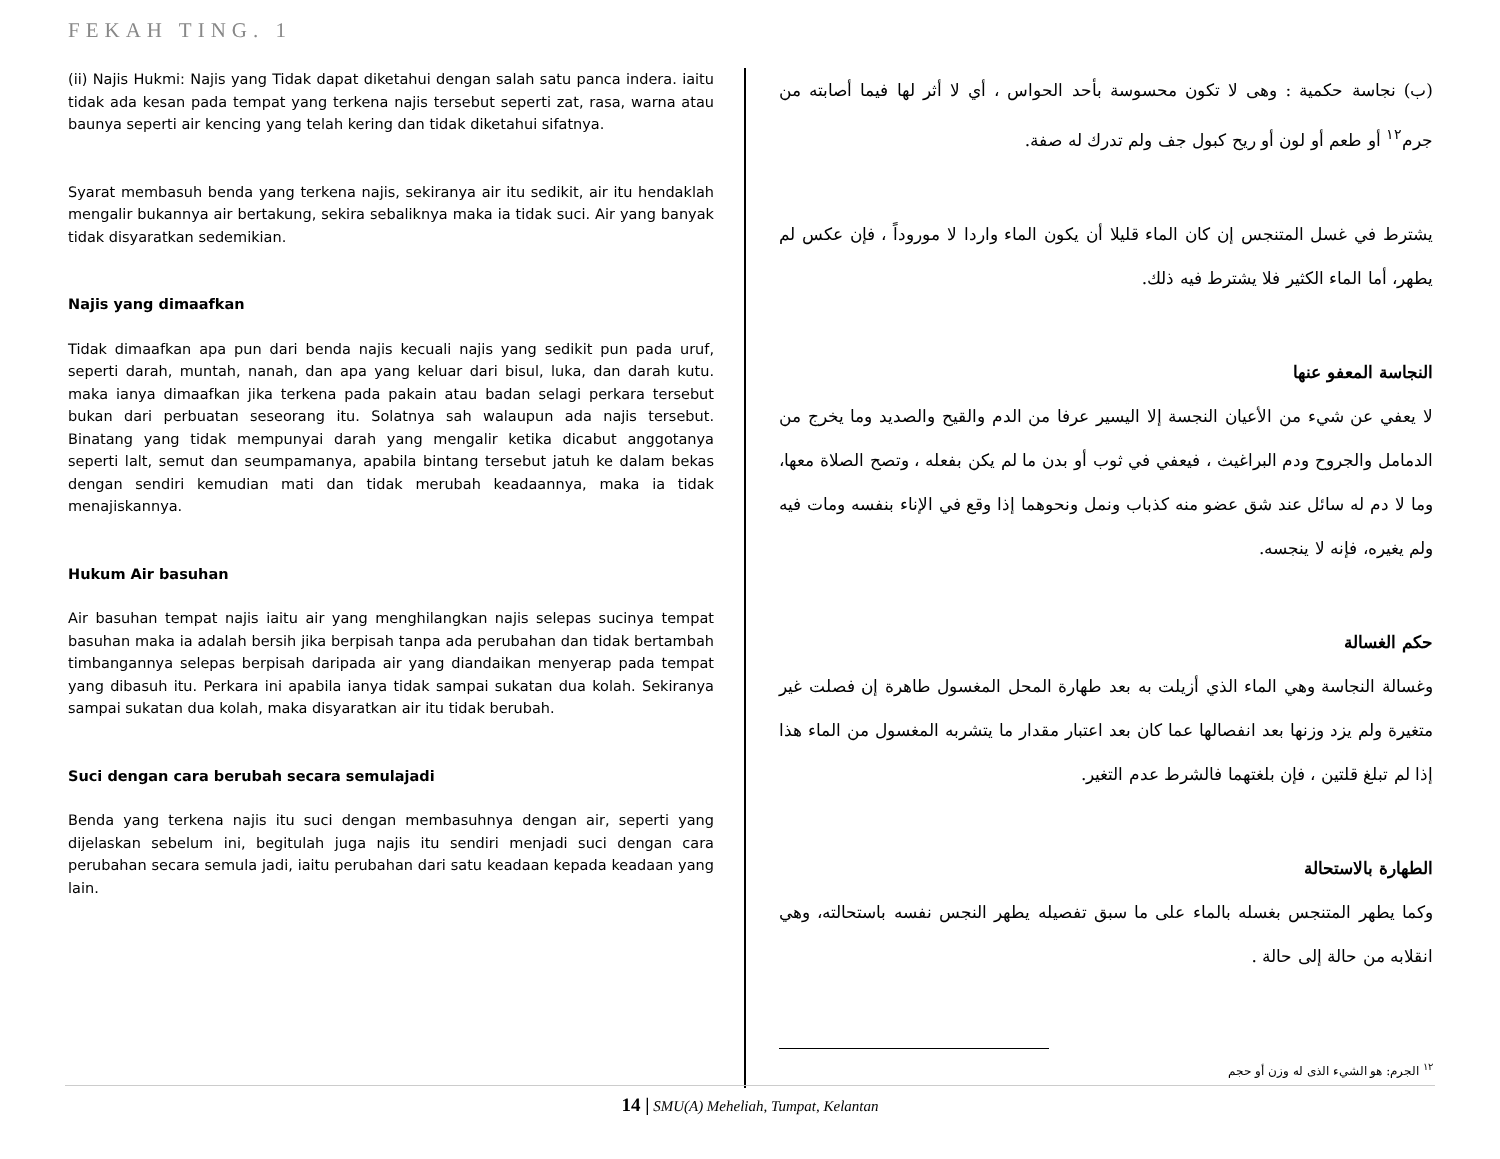FEKAH TING. 1
(ii) Najis Hukmi: Najis yang Tidak dapat diketahui dengan salah satu panca indera. iaitu tidak ada kesan pada tempat yang terkena najis tersebut seperti zat, rasa, warna atau baunya seperti air kencing yang telah kering dan tidak diketahui sifatnya.
Syarat membasuh benda yang terkena najis, sekiranya air itu sedikit, air itu hendaklah mengalir bukannya air bertakung, sekira sebaliknya maka ia tidak suci. Air yang banyak tidak disyaratkan sedemikian.
Najis yang dimaafkan
Tidak dimaafkan apa pun dari benda najis kecuali najis yang sedikit pun pada uruf, seperti darah, muntah, nanah, dan apa yang keluar dari bisul, luka, dan darah kutu. maka ianya dimaafkan jika terkena pada pakain atau badan selagi perkara tersebut bukan dari perbuatan seseorang itu. Solatnya sah walaupun ada najis tersebut. Binatang yang tidak mempunyai darah yang mengalir ketika dicabut anggotanya seperti lalt, semut dan seumpamanya, apabila bintang tersebut jatuh ke dalam bekas dengan sendiri kemudian mati dan tidak merubah keadaannya, maka ia tidak menajiskannya.
Hukum Air basuhan
Air basuhan tempat najis iaitu air yang menghilangkan najis selepas sucinya tempat basuhan maka ia adalah bersih jika berpisah tanpa ada perubahan dan tidak bertambah timbangannya selepas berpisah daripada air yang diandaikan menyerap pada tempat yang dibasuh itu. Perkara ini apabila ianya tidak sampai sukatan dua kolah. Sekiranya sampai sukatan dua kolah, maka disyaratkan air itu tidak berubah.
Suci dengan cara berubah secara semulajadi
Benda yang terkena najis itu suci dengan membasuhnya dengan air, seperti yang dijelaskan sebelum ini, begitulah juga najis itu sendiri menjadi suci dengan cara perubahan secara semula jadi, iaitu perubahan dari satu keadaan kepada keadaan yang lain.
(ب) نجاسة حكمية : وهى لا تكون محسوسة بأحد الحواس ، أي لا أثر لها فيما أصابته من جرم<sup>١٢</sup> أو طعم أو لون أو ريح كبول جف ولم تدرك له صفة.
يشترط في غسل المتنجس إن كان الماء قليلا أن يكون الماء واردا لا موروداً ، فإن عكس لم يطهر، أما الماء الكثير فلا يشترط فيه ذلك.
النجاسة المعفو عنها
لا يعفي عن شيء من الأعيان النجسة إلا اليسير عرفا من الدم والقيح والصديد وما يخرج من الدمامل والجروح ودم البراغيث ، فيعفي في ثوب أو بدن ما لم يكن بفعله ، وتصح الصلاة معها، وما لا دم له سائل عند شق عضو منه كذباب ونمل ونحوهما إذا وقع في الإناء بنفسه ومات فيه ولم يغيره، فإنه لا ينجسه.
حكم الغسالة
وغسالة النجاسة وهي الماء الذي أزيلت به بعد طهارة المحل المغسول طاهرة إن فصلت غير متغيرة ولم يزد وزنها بعد انفصالها عما كان بعد اعتبار مقدار ما يتشربه المغسول من الماء هذا إذا لم تبلغ قلتين ، فإن بلغتهما فالشرط عدم التغير.
الطهارة بالاستحالة
وكما يطهر المتنجس بغسله بالماء على ما سبق تفصيله يطهر النجس نفسه باستحالته، وهي انقلابه من حالة إلى حالة .
<sup>١٢</sup> الجرم: هو الشيء الذى له وزن أو حجم
14 | SMU(A) Meheliah, Tumpat, Kelantan